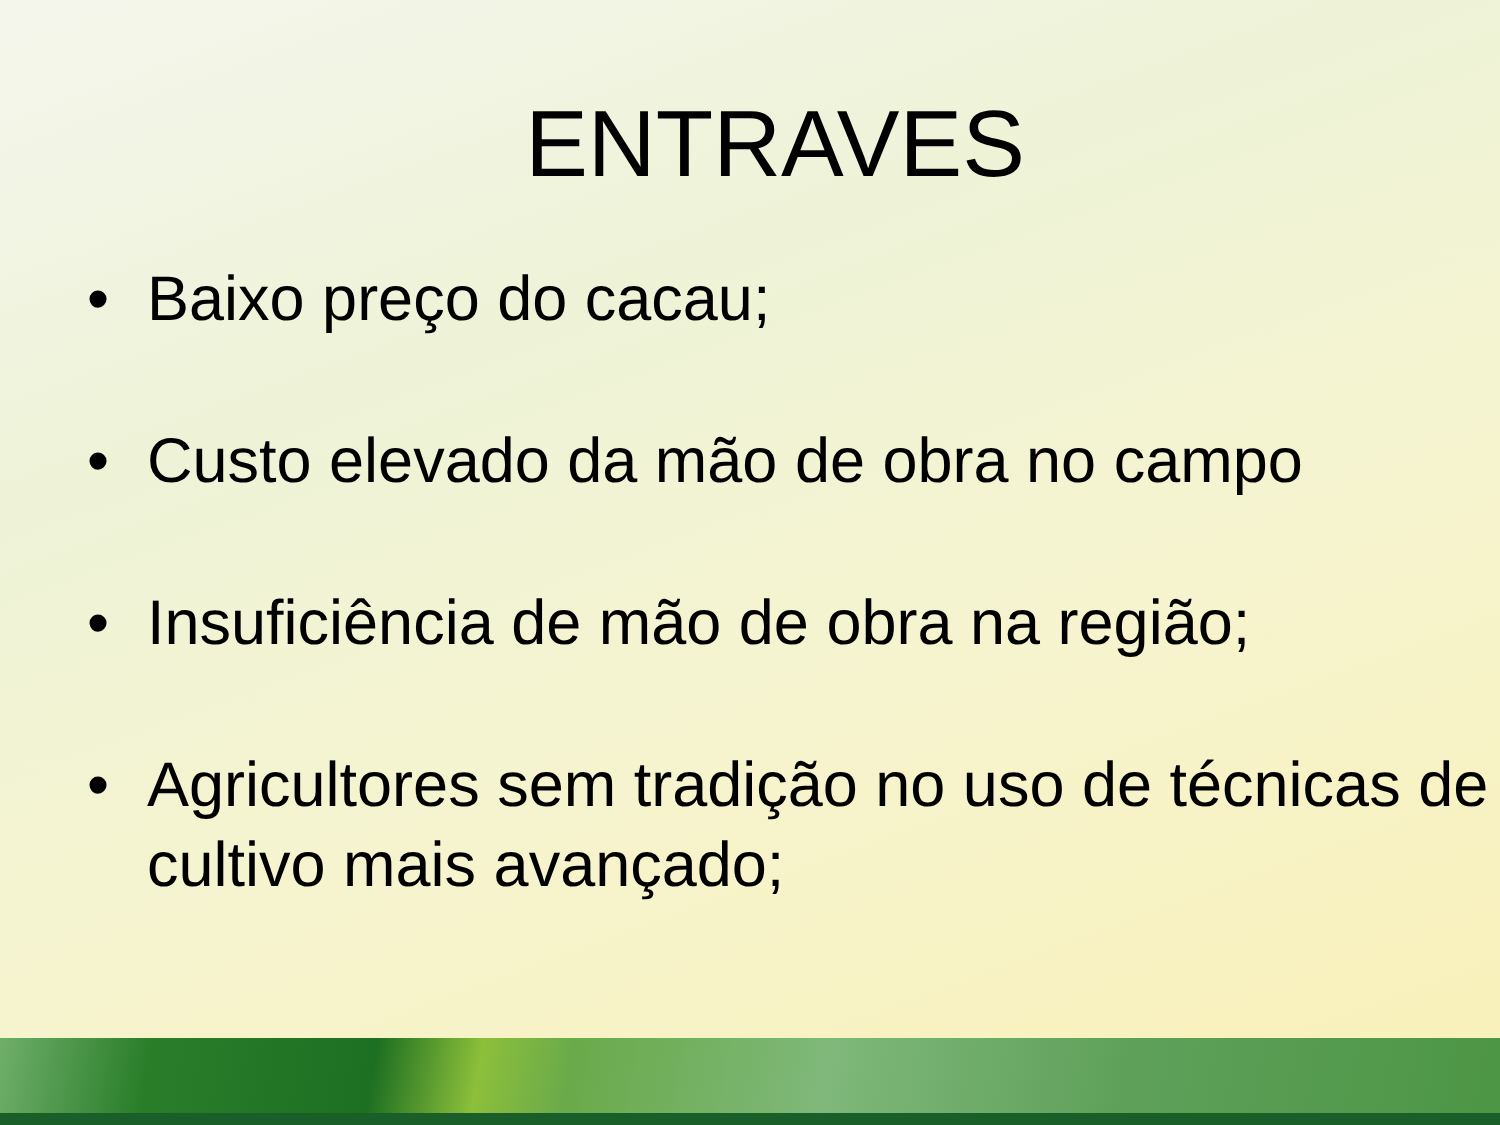ENTRAVES
• Baixo preço do cacau;
• Custo elevado da mão de obra no campo
• Insuficiência de mão de obra na região;
• Agricultores sem tradição no uso de técnicas de cultivo mais avançado;